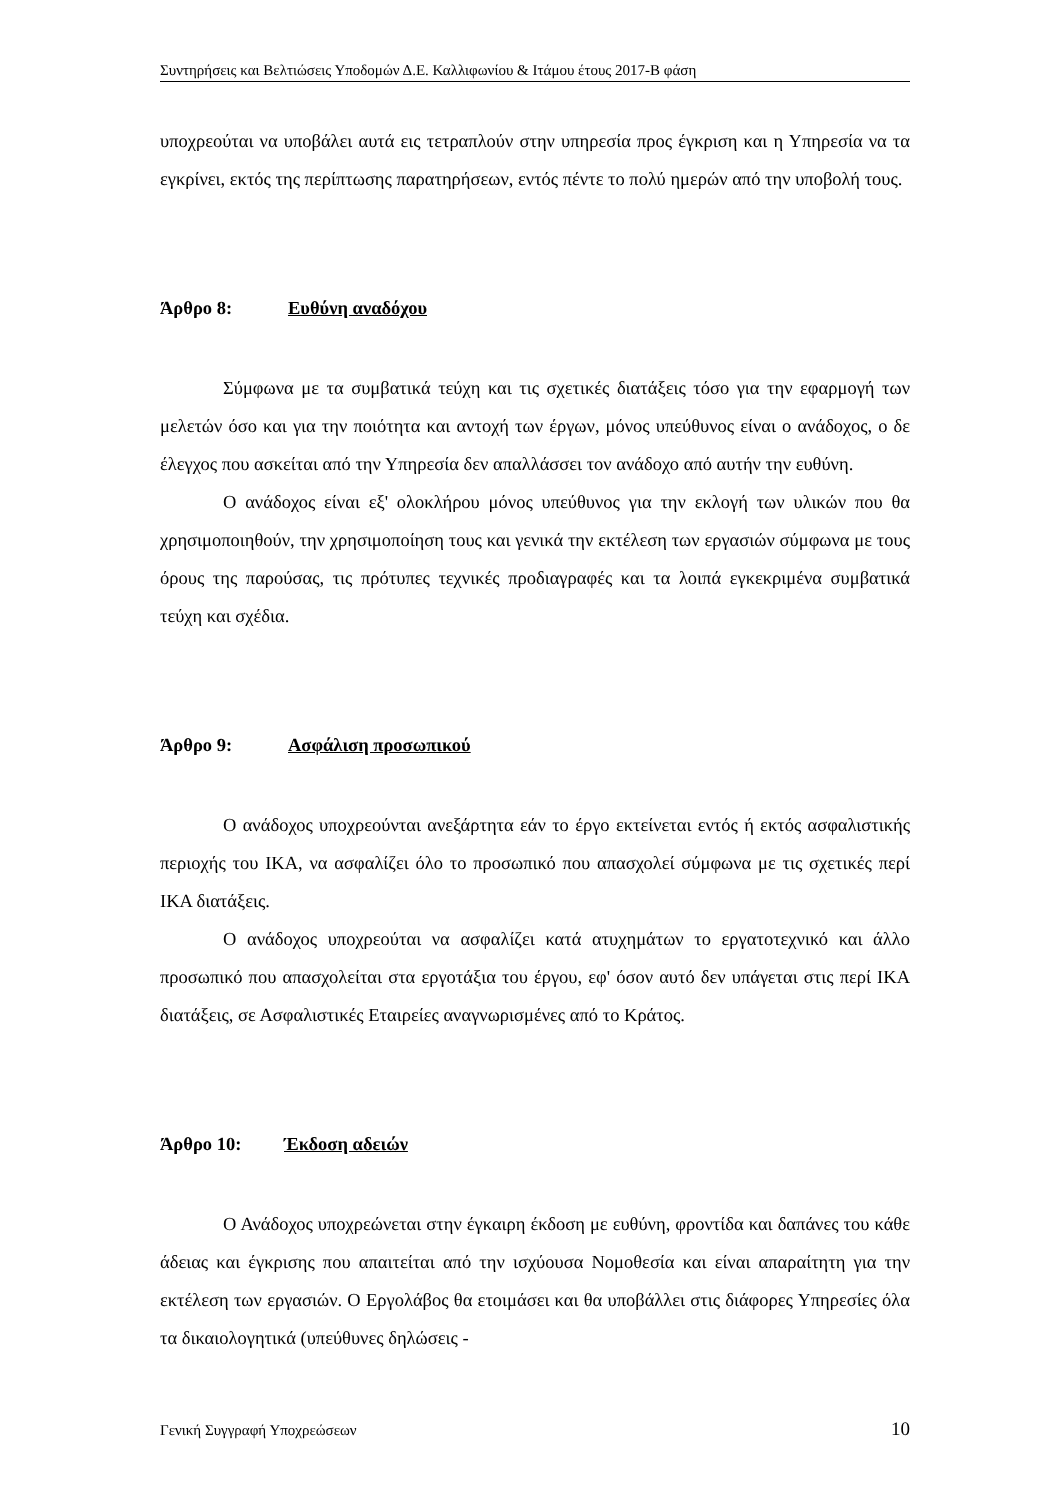Συντηρήσεις και Βελτιώσεις Υποδομών Δ.Ε. Καλλιφωνίου & Ιτάμου έτους 2017-Β φάση
υποχρεούται να υποβάλει αυτά εις τετραπλούν στην υπηρεσία προς έγκριση και η Υπηρεσία να τα εγκρίνει, εκτός της περίπτωσης παρατηρήσεων, εντός πέντε το πολύ ημερών από την υποβολή τους.
Άρθρο 8: Ευθύνη αναδόχου
Σύμφωνα με τα συμβατικά τεύχη και τις σχετικές διατάξεις τόσο για την εφαρμογή των μελετών όσο και για την ποιότητα και αντοχή των έργων, μόνος υπεύθυνος είναι ο ανάδοχος, ο δε έλεγχος που ασκείται από την Υπηρεσία δεν απαλλάσσει τον ανάδοχο από αυτήν την ευθύνη.
Ο ανάδοχος είναι εξ' ολοκλήρου μόνος υπεύθυνος για την εκλογή των υλικών που θα χρησιμοποιηθούν, την χρησιμοποίηση τους και γενικά την εκτέλεση των εργασιών σύμφωνα με τους όρους της παρούσας, τις πρότυπες τεχνικές προδιαγραφές και τα λοιπά εγκεκριμένα συμβατικά τεύχη και σχέδια.
Άρθρο 9: Ασφάλιση προσωπικού
Ο ανάδοχος υποχρεούνται ανεξάρτητα εάν το έργο εκτείνεται εντός ή εκτός ασφαλιστικής περιοχής του ΙΚΑ, να ασφαλίζει όλο το προσωπικό που απασχολεί σύμφωνα με τις σχετικές περί ΙΚΑ διατάξεις.
Ο ανάδοχος υποχρεούται να ασφαλίζει κατά ατυχημάτων το εργατοτεχνικό και άλλο προσωπικό που απασχολείται στα εργοτάξια του έργου, εφ' όσον αυτό δεν υπάγεται στις περί ΙΚΑ διατάξεις, σε Ασφαλιστικές Εταιρείες αναγνωρισμένες από το Κράτος.
Άρθρο 10: Έκδοση αδειών
Ο Ανάδοχος υποχρεώνεται στην έγκαιρη έκδοση με ευθύνη, φροντίδα και δαπάνες του κάθε άδειας και έγκρισης που απαιτείται από την ισχύουσα Νομοθεσία και είναι απαραίτητη για την εκτέλεση των εργασιών. Ο Εργολάβος θα ετοιμάσει και θα υποβάλλει στις διάφορες Υπηρεσίες όλα τα δικαιολογητικά (υπεύθυνες δηλώσεις -
Γενική Συγγραφή Υποχρεώσεων 10